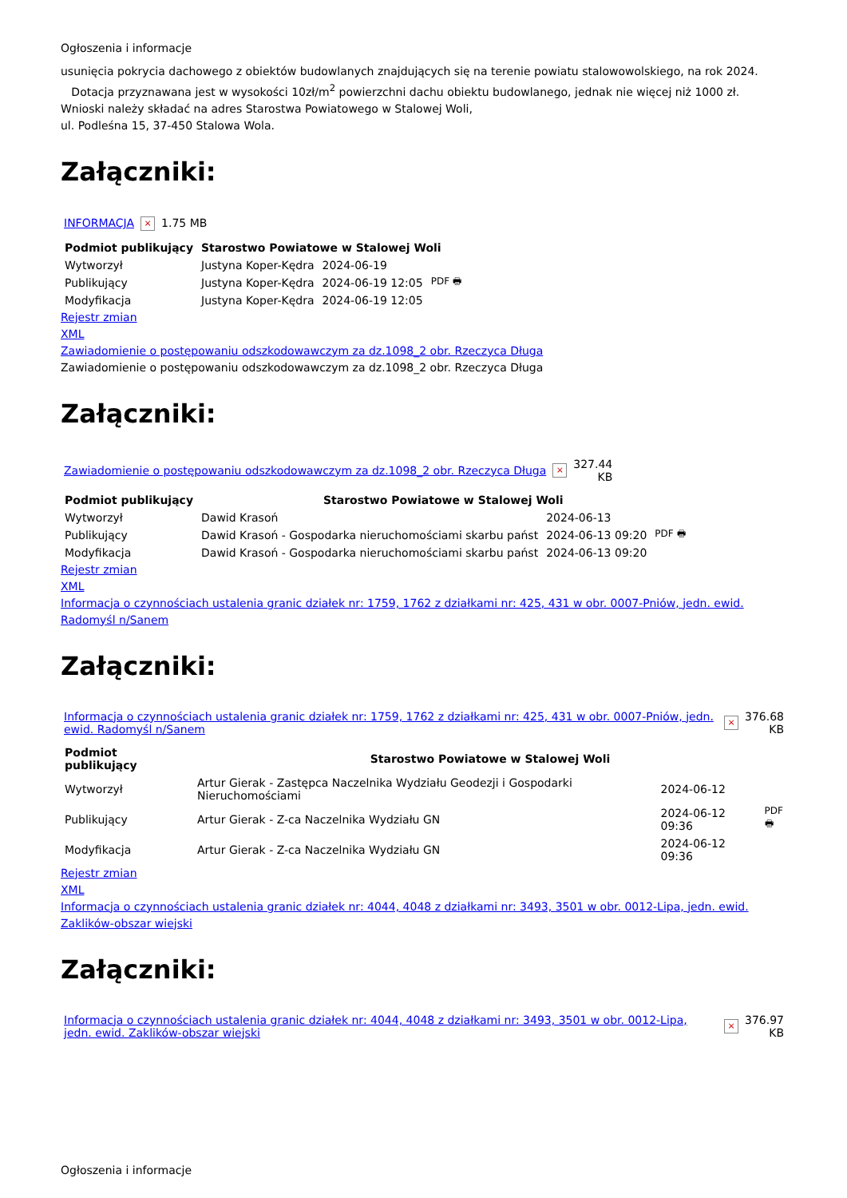Ogłoszenia i informacje
usunięcia pokrycia dachowego z obiektów budowlanych znajdujących się na terenie powiatu stalowowolskiego, na rok 2024.
Dotacja przyznawana jest w wysokości 10zł/m<sup>2</sup> powierzchni dachu obiektu budowlanego, jednak nie więcej niż 1000 zł.
Wnioski należy składać na adres Starostwa Powiatowego w Stalowej Woli,
ul. Podleśna 15, 37-450 Stalowa Wola.
Załączniki:
| INFORMACJA | × | 1.75 MB |
| Podmiot publikujący | Starostwo Powiatowe w Stalowej Woli | | |
| --- | --- | --- | --- |
| Wytworzył | Justyna Koper-Kędra | 2024-06-19 | PDF 🖶 |
| Publikujący | Justyna Koper-Kędra | 2024-06-19 12:05 | |
| Modyfikacja | Justyna Koper-Kędra | 2024-06-19 12:05 | |
Rejestr zmian
XML
Zawiadomienie o postępowaniu odszkodowawczym za dz.1098_2 obr. Rzeczyca Długa
Zawiadomienie o postępowaniu odszkodowawczym za dz.1098_2 obr. Rzeczyca Długa
Załączniki:
| Zawiadomienie o postępowaniu odszkodowawczym za dz.1098_2 obr. Rzeczyca Długa | × | 327.44 KB |
| Podmiot publikujący | Starostwo Powiatowe w Stalowej Woli | | |
| --- | --- | --- | --- |
| Wytworzył | Dawid Krasoń | 2024-06-13 | PDF 🖶 |
| Publikujący | Dawid Krasoń - Gospodarka nieruchomościami skarbu państ | 2024-06-13 09:20 | |
| Modyfikacja | Dawid Krasoń - Gospodarka nieruchomościami skarbu państ | 2024-06-13 09:20 | |
Rejestr zmian
XML
Informacja o czynnościach ustalenia granic działek nr: 1759, 1762 z działkami nr: 425, 431 w obr. 0007-Pniów, jedn. ewid. Radomyśl n/Sanem
Załączniki:
| Informacja o czynnościach ustalenia granic działek nr: 1759, 1762 z działkami nr: 425, 431 w obr. 0007-Pniów, jedn. ewid. Radomyśl n/Sanem | × | 376.68 KB |
| Podmiot publikujący | Starostwo Powiatowe w Stalowej Woli | | |
| --- | --- | --- | --- |
| Wytworzył | Artur Gierak - Zastępca Naczelnika Wydziału Geodezji i Gospodarki Nieruchomościami | 2024-06-12 | PDF 🖶 |
| Publikujący | Artur Gierak - Z-ca Naczelnika Wydziału GN | 2024-06-12 09:36 | |
| Modyfikacja | Artur Gierak - Z-ca Naczelnika Wydziału GN | 2024-06-12 09:36 | |
Rejestr zmian
XML
Informacja o czynnościach ustalenia granic działek nr: 4044, 4048 z działkami nr: 3493, 3501 w obr. 0012-Lipa, jedn. ewid. Zaklików-obszar wiejski
Załączniki:
| Informacja o czynnościach ustalenia granic działek nr: 4044, 4048 z działkami nr: 3493, 3501 w obr. 0012-Lipa, jedn. ewid. Zaklików-obszar wiejski | × | 376.97 KB |
Ogłoszenia i informacje